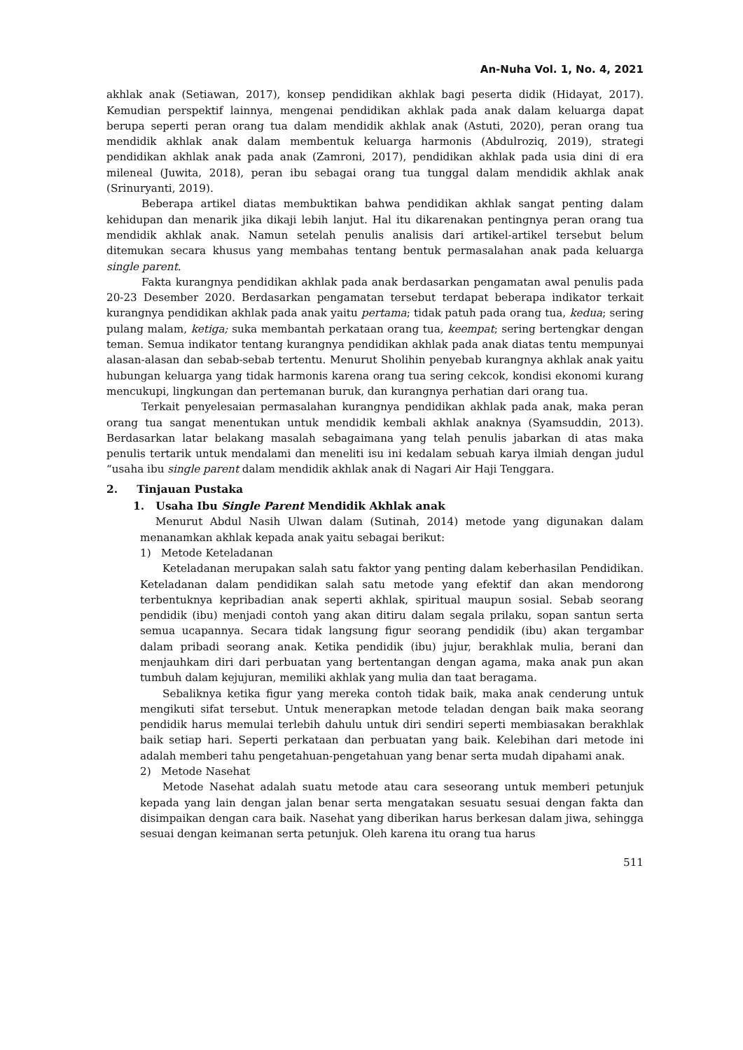An-Nuha Vol. 1, No. 4, 2021
akhlak anak (Setiawan, 2017), konsep pendidikan akhlak bagi peserta didik (Hidayat, 2017). Kemudian perspektif lainnya, mengenai pendidikan akhlak pada anak dalam keluarga dapat berupa seperti peran orang tua dalam mendidik akhlak anak (Astuti, 2020), peran orang tua mendidik akhlak anak dalam membentuk keluarga harmonis (Abdulroziq, 2019), strategi pendidikan akhlak anak pada anak (Zamroni, 2017), pendidikan akhlak pada usia dini di era mileneal (Juwita, 2018), peran ibu sebagai orang tua tunggal dalam mendidik akhlak anak (Srinuryanti, 2019).
Beberapa artikel diatas membuktikan bahwa pendidikan akhlak sangat penting dalam kehidupan dan menarik jika dikaji lebih lanjut. Hal itu dikarenakan pentingnya peran orang tua mendidik akhlak anak. Namun setelah penulis analisis dari artikel-artikel tersebut belum ditemukan secara khusus yang membahas tentang bentuk permasalahan anak pada keluarga single parent.
Fakta kurangnya pendidikan akhlak pada anak berdasarkan pengamatan awal penulis pada 20-23 Desember 2020. Berdasarkan pengamatan tersebut terdapat beberapa indikator terkait kurangnya pendidikan akhlak pada anak yaitu pertama; tidak patuh pada orang tua, kedua; sering pulang malam, ketiga; suka membantah perkataan orang tua, keempat; sering bertengkar dengan teman. Semua indikator tentang kurangnya pendidikan akhlak pada anak diatas tentu mempunyai alasan-alasan dan sebab-sebab tertentu. Menurut Sholihin penyebab kurangnya akhlak anak yaitu hubungan keluarga yang tidak harmonis karena orang tua sering cekcok, kondisi ekonomi kurang mencukupi, lingkungan dan pertemanan buruk, dan kurangnya perhatian dari orang tua.
Terkait penyelesaian permasalahan kurangnya pendidikan akhlak pada anak, maka peran orang tua sangat menentukan untuk mendidik kembali akhlak anaknya (Syamsuddin, 2013). Berdasarkan latar belakang masalah sebagaimana yang telah penulis jabarkan di atas maka penulis tertarik untuk mendalami dan meneliti isu ini kedalam sebuah karya ilmiah dengan judul “usaha ibu single parent dalam mendidik akhlak anak di Nagari Air Haji Tenggara.
2. Tinjauan Pustaka
1. Usaha Ibu Single Parent Mendidik Akhlak anak
Menurut Abdul Nasih Ulwan dalam (Sutinah, 2014) metode yang digunakan dalam menanamkan akhlak kepada anak yaitu sebagai berikut:
1) Metode Keteladanan
Keteladanan merupakan salah satu faktor yang penting dalam keberhasilan Pendidikan. Keteladanan dalam pendidikan salah satu metode yang efektif dan akan mendorong terbentuknya kepribadian anak seperti akhlak, spiritual maupun sosial. Sebab seorang pendidik (ibu) menjadi contoh yang akan ditiru dalam segala prilaku, sopan santun serta semua ucapannya. Secara tidak langsung figur seorang pendidik (ibu) akan tergambar dalam pribadi seorang anak. Ketika pendidik (ibu) jujur, berakhlak mulia, berani dan menjauhkam diri dari perbuatan yang bertentangan dengan agama, maka anak pun akan tumbuh dalam kejujuran, memiliki akhlak yang mulia dan taat beragama.
Sebaliknya ketika figur yang mereka contoh tidak baik, maka anak cenderung untuk mengikuti sifat tersebut. Untuk menerapkan metode teladan dengan baik maka seorang pendidik harus memulai terlebih dahulu untuk diri sendiri seperti membiasakan berakhlak baik setiap hari. Seperti perkataan dan perbuatan yang baik. Kelebihan dari metode ini adalah memberi tahu pengetahuan-pengetahuan yang benar serta mudah dipahami anak.
2) Metode Nasehat
Metode Nasehat adalah suatu metode atau cara seseorang untuk memberi petunjuk kepada yang lain dengan jalan benar serta mengatakan sesuatu sesuai dengan fakta dan disimpaikan dengan cara baik. Nasehat yang diberikan harus berkesan dalam jiwa, sehingga sesuai dengan keimanan serta petunjuk. Oleh karena itu orang tua harus
511